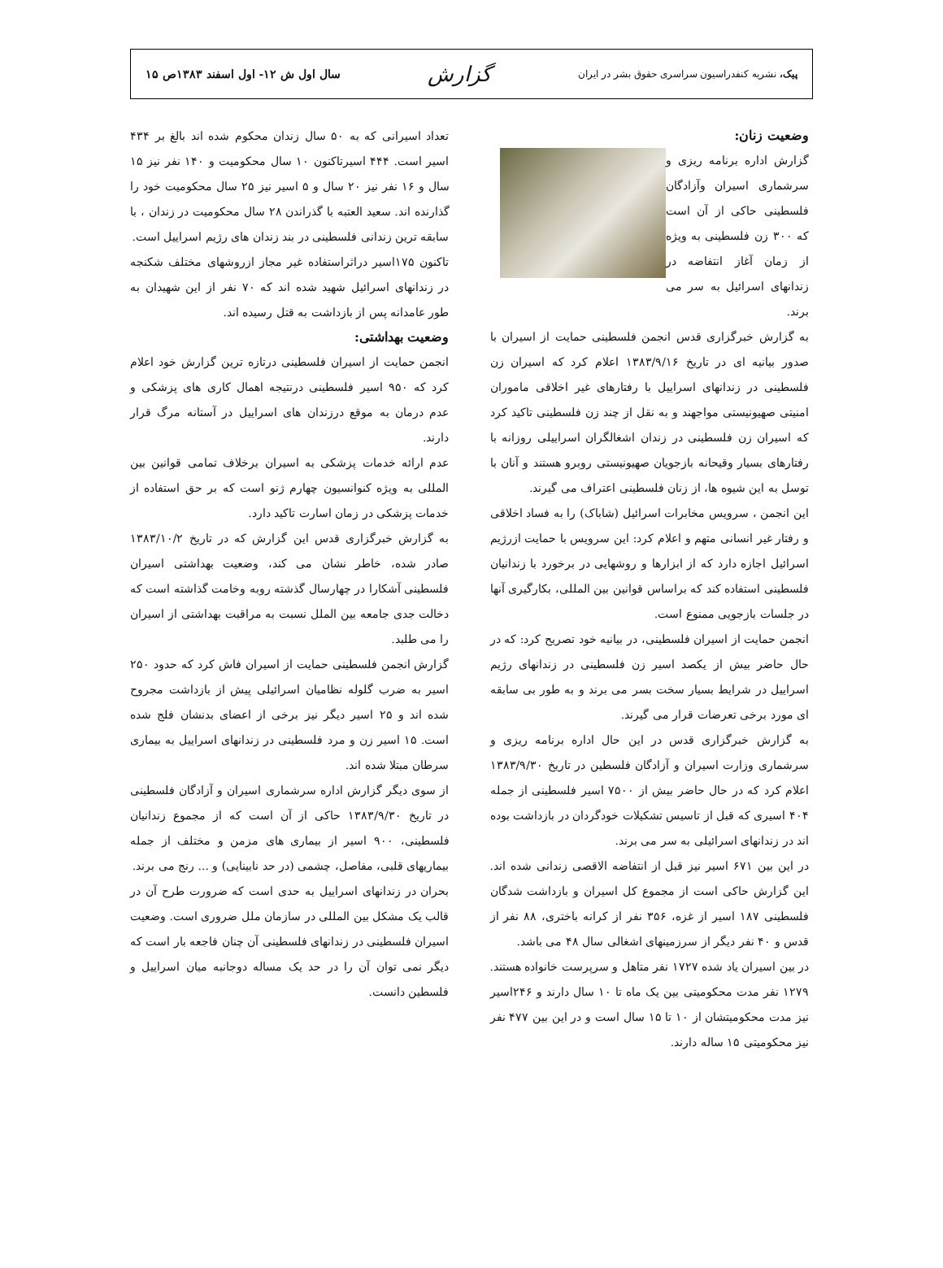پیک، نشریه کنفدراسیون سراسری حقوق بشر در ایران گزارش سال اول ش ۱۲- اول اسفند ۱۳۸۳ص ۱۵
وضعیت زنان:
گزارش اداره برنامه ریزی و سرشماری اسیران وآزادگان فلسطینی حاکی از آن است که ۳۰۰ زن فلسطینی به ویژه از زمان آغاز انتفاضه در زندانهای اسرائیل به سر می برند.
به گزارش خبرگزاری قدس انجمن فلسطینی حمایت از اسیران با صدور بیانیه ای در تاریخ ۱۳۸۳/۹/۱۶ اعلام کرد که اسیران زن فلسطینی در زندانهای اسراییل با رفتارهای غیر اخلاقی ماموران امنیتی صهیونیستی مواجهند و به نقل از چند زن فلسطینی تاکید کرد که اسیران زن فلسطینی در زندان اشغالگران اسراییلی روزانه با رفتارهای بسیار وقیحانه بازجویان صهیونیستی روبرو هستند و آنان با توسل به این شیوه ها، از زنان فلسطینی اعتراف می گیرند.
این انجمن ، سرویس مخابرات اسرائیل (شاباک) را به فساد اخلاقی و رفتار غیر انسانی متهم و اعلام کرد: این سرویس با حمایت ازرژیم اسرائیل اجازه دارد که از ابزارها و روشهایی در برخورد با زندانیان فلسطینی استفاده کند که براساس قوانین بین المللی، بکارگیری آنها در جلسات بازجویی ممنوع است.
انجمن حمایت از اسیران فلسطینی، در بیانیه خود تصریح کرد: که در حال حاضر بیش از یکصد اسیر زن فلسطینی در زندانهای رژیم اسراییل در شرایط بسیار سخت بسر می برند و به طور بی سابقه ای مورد برخی تعرضات قرار می گیرند.
به گزارش خبرگزاری قدس در این حال اداره برنامه ریزی و سرشماری وزارت اسیران و آزادگان فلسطین در تاریخ ۱۳۸۳/۹/۳۰ اعلام کرد که در حال حاضر بیش از ۷۵۰۰ اسیر فلسطینی از جمله ۴۰۴ اسیری که قبل از تاسیس تشکیلات خودگردان در بازداشت بوده اند در زندانهای اسرائیلی به سر می برند.
در این بین ۶۷۱ اسیر نیز قبل از انتفاضه الاقصی زندانی شده اند. این گزارش حاکی است از مجموع کل اسیران و بازداشت شدگان فلسطینی ۱۸۷ اسیر از غزه، ۳۵۶ نفر از کرانه باختری، ۸۸ نفر از قدس و ۴۰ نفر دیگر از سرزمینهای اشغالی سال ۴۸ می باشد.
در بین اسیران یاد شده ۱۷۲۷ نفر متاهل و سرپرست خانواده هستند. ۱۲۷۹ نفر مدت محکومیتی بین یک ماه تا ۱۰ سال دارند و ۲۴۶اسیر نیز مدت محکومیتشان از ۱۰ تا ۱۵ سال است و در این بین ۴۷۷ نفر نیز محکومیتی ۱۵ ساله دارند.
تعداد اسیرانی که به ۵۰ سال زندان محکوم شده اند بالغ بر ۴۳۴ اسیر است. ۴۴۴ اسیرتاکنون ۱۰ سال محکومیت و ۱۴۰ نفر نیز ۱۵ سال و ۱۶ نفر نیز ۲۰ سال و ۵ اسیر نیز ۲۵ سال محکومیت خود را گذارنده اند. سعید العتبه با گذراندن ۲۸ سال محکومیت در زندان ، با سابقه ترین زندانی فلسطینی در بند زندان های رژیم اسراییل است.
تاکنون ۱۷۵اسیر دراثراستفاده غیر مجاز ازروشهای مختلف شکنجه در زندانهای اسرائیل شهید شده اند که ۷۰ نفر از این شهیدان به طور عامدانه پس از بازداشت به قتل رسیده اند.
وضعیت بهداشتی:
انجمن حمایت از اسیران فلسطینی درتازه ترین گزارش خود اعلام کرد که ۹۵۰ اسیر فلسطینی درنتیجه اهمال کاری های پزشکی و عدم درمان به موقع درزندان های اسراییل در آستانه مرگ قرار دارند.
عدم ارائه خدمات پزشکی به اسیران برخلاف تمامی قوانین بین المللی به ویژه کنوانسیون چهارم ژنو است که بر حق استفاده از خدمات پزشکی در زمان اسارت تاکید دارد.
به گزارش خبرگزاری قدس این گزارش که در تاریخ ۱۳۸۳/۱۰/۲ صادر شده، خاطر نشان می کند، وضعیت بهداشتی اسیران فلسطینی آشکارا در چهارسال گذشته روبه وخامت گذاشته است که دخالت جدی جامعه بین الملل نسبت به مراقبت بهداشتی از اسیران را می طلبد.
گزارش انجمن فلسطینی حمایت از اسیران فاش کرد که حدود ۲۵۰ اسیر به ضرب گلوله نظامیان اسرائیلی پیش از بازداشت مجروح شده اند و ۲۵ اسیر دیگر نیز برخی از اعضای بدنشان فلج شده است. ۱۵ اسیر زن و مرد فلسطینی در زندانهای اسراییل به بیماری سرطان مبتلا شده اند.
از سوی دیگر گزارش اداره سرشماری اسیران و آزادگان فلسطینی در تاریخ ۱۳۸۳/۹/۳۰ حاکی از آن است که از مجموع زندانیان فلسطینی، ۹۰۰ اسیر از بیماری های مزمن و مختلف از جمله بیماریهای قلبی، مفاصل، چشمی (در حد نابینایی) و ... رنج می برند.
بحران در زندانهای اسراییل به حدی است که ضرورت طرح آن در قالب یک مشکل بین المللی در سازمان ملل ضروری است. وضعیت اسیران فلسطینی در زندانهای فلسطینی آن چنان فاجعه بار است که دیگر نمی توان آن را در حد یک مساله دوجانبه میان اسراییل و فلسطین دانست.